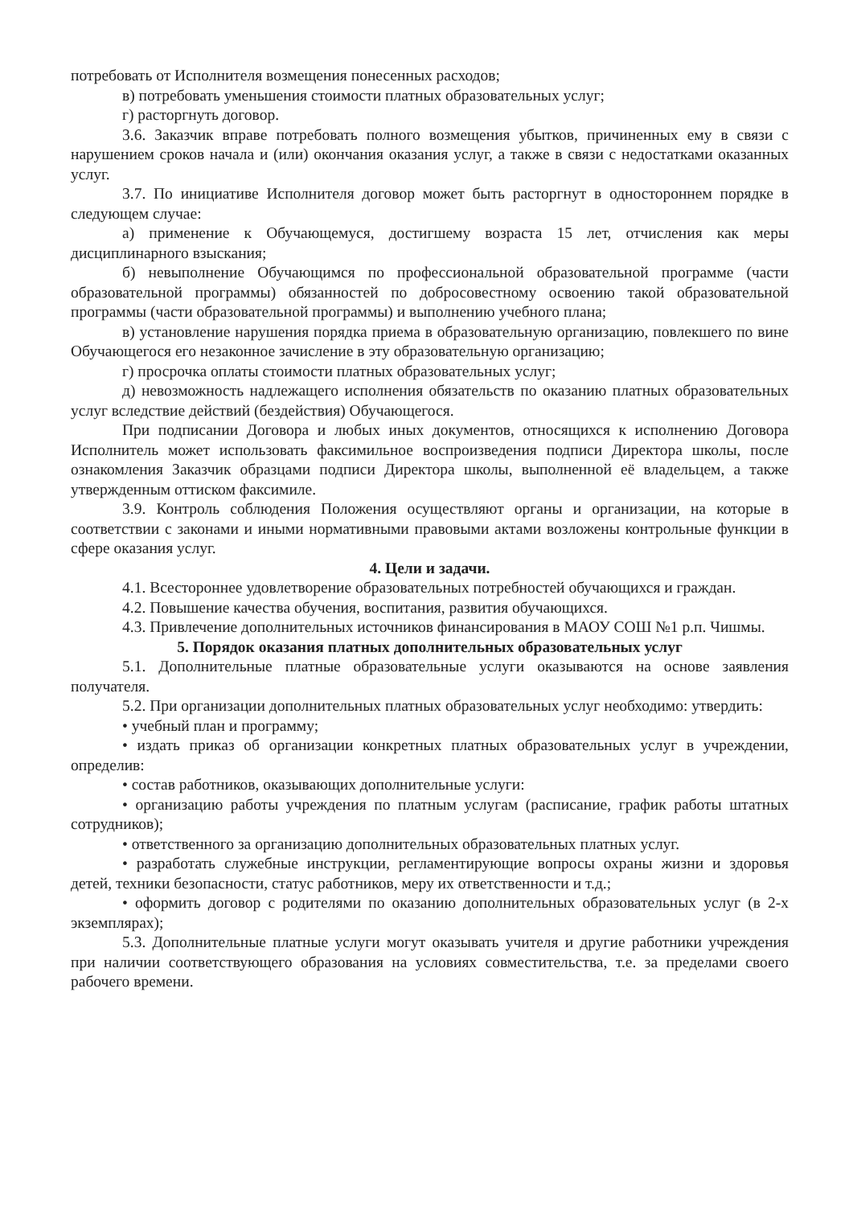потребовать от Исполнителя возмещения понесенных расходов;
в) потребовать уменьшения стоимости платных образовательных услуг;
г) расторгнуть договор.
3.6. Заказчик вправе потребовать полного возмещения убытков, причиненных ему в связи с нарушением сроков начала и (или) окончания оказания услуг, а также в связи с недостатками оказанных услуг.
3.7. По инициативе Исполнителя договор может быть расторгнут в одностороннем порядке в следующем случае:
а) применение к Обучающемуся, достигшему возраста 15 лет, отчисления как меры дисциплинарного взыскания;
б) невыполнение Обучающимся по профессиональной образовательной программе (части образовательной программы) обязанностей по добросовестному освоению такой образовательной программы (части образовательной программы) и выполнению учебного плана;
в) установление нарушения порядка приема в образовательную организацию, повлекшего по вине Обучающегося его незаконное зачисление в эту образовательную организацию;
г) просрочка оплаты стоимости платных образовательных услуг;
д) невозможность надлежащего исполнения обязательств по оказанию платных образовательных услуг вследствие действий (бездействия) Обучающегося.
При подписании Договора и любых иных документов, относящихся к исполнению Договора Исполнитель может использовать факсимильное воспроизведения подписи Директора школы, после ознакомления Заказчик образцами подписи Директора школы, выполненной её владельцем, а также утвержденным оттиском факсимиле.
3.9. Контроль соблюдения Положения осуществляют органы и организации, на которые в соответствии с законами и иными нормативными правовыми актами возложены контрольные функции в сфере оказания услуг.
4. Цели и задачи.
4.1. Всестороннее удовлетворение образовательных потребностей обучающихся и граждан.
4.2. Повышение качества обучения, воспитания, развития обучающихся.
4.3. Привлечение дополнительных источников финансирования в МАОУ СОШ №1 р.п. Чишмы.
5. Порядок оказания платных дополнительных образовательных услуг
5.1. Дополнительные платные образовательные услуги оказываются на основе заявления получателя.
5.2. При организации дополнительных платных образовательных услуг необходимо: утвердить:
• учебный план и программу;
• издать приказ об организации конкретных платных образовательных услуг в учреждении, определив:
• состав работников, оказывающих дополнительные услуги:
• организацию работы учреждения по платным услугам (расписание, график работы штатных сотрудников);
• ответственного за организацию дополнительных образовательных платных услуг.
• разработать служебные инструкции, регламентирующие вопросы охраны жизни и здоровья детей, техники безопасности, статус работников, меру их ответственности и т.д.;
• оформить договор с родителями по оказанию дополнительных образовательных услуг (в 2-х экземплярах);
5.3. Дополнительные платные услуги могут оказывать учителя и другие работники учреждения при наличии соответствующего образования на условиях совместительства, т.е. за пределами своего рабочего времени.